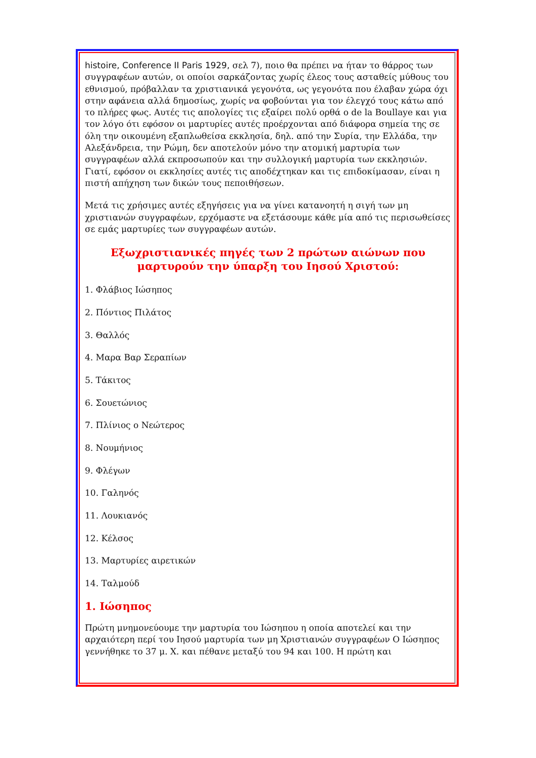histoire, Conference II Paris 1929, σελ 7), ποιο θα πρέπει να ήταν το θάρρος των συγγραφέων αυτών, οι οποίοι σαρκάζοντας χωρίς έλεος τους ασταθείς μύθους του εθνισμού, πρόβαλλαν τα χριστιανικά γεγονότα, ως γεγονότα που έλαβαν χώρα όχι στην αφάνεια αλλά δημοσίως, χωρίς να φοβούνται για τον έλεγχό τους κάτω από το πλήρες φως. Αυτές τις απολογίες τις εξαίρει πολύ ορθά ο de la Boullaye και για τον λόγο ότι εφόσον οι μαρτυρίες αυτές προέρχονται από διάφορα σημεία της σε όλη την οικουμένη εξαπλωθείσα εκκλησία, δηλ. από την Συρία, την Ελλάδα, την Αλεξάνδρεια, την Ρώμη, δεν αποτελούν μόνο την ατομική μαρτυρία των συγγραφέων αλλά εκπροσωπούν και την συλλογική μαρτυρία των εκκλησιών. Γιατί, εφόσον οι εκκλησίες αυτές τις αποδέχτηκαν και τις επιδοκίμασαν, είναι η πιστή απήχηση των δικών τους πεποιθήσεων.
Μετά τις χρήσιμες αυτές εξηγήσεις για να γίνει κατανοητή η σιγή των μη χριστιανών συγγραφέων, ερχόμαστε να εξετάσουμε κάθε μία από τις περισωθείσες σε εμάς μαρτυρίες των συγγραφέων αυτών.
Εξωχριστιανικές πηγές των 2 πρώτων αιώνων που μαρτυρούν την ύπαρξη του Ιησού Χριστού:
1. Φλάβιος Ιώσηπος
2. Πόντιος Πιλάτος
3. Θαλλός
4. Μαρα Βαρ Σεραπίων
5. Τάκιτος
6. Σουετώνιος
7. Πλίνιος ο Νεώτερος
8. Νουμήνιος
9. Φλέγων
10. Γαληνός
11. Λουκιανός
12. Κέλσος
13. Μαρτυρίες αιρετικών
14. Ταλμούδ
1. Ιώσηπος
Πρώτη μνημονεύουμε την μαρτυρία του Ιώσηπου η οποία αποτελεί και την αρχαιότερη περί του Ιησού μαρτυρία των μη Χριστιανών συγγραφέων Ο Ιώσηπος γεννήθηκε το 37 μ. Χ. και πέθανε μεταξύ του 94 και 100. Η πρώτη και